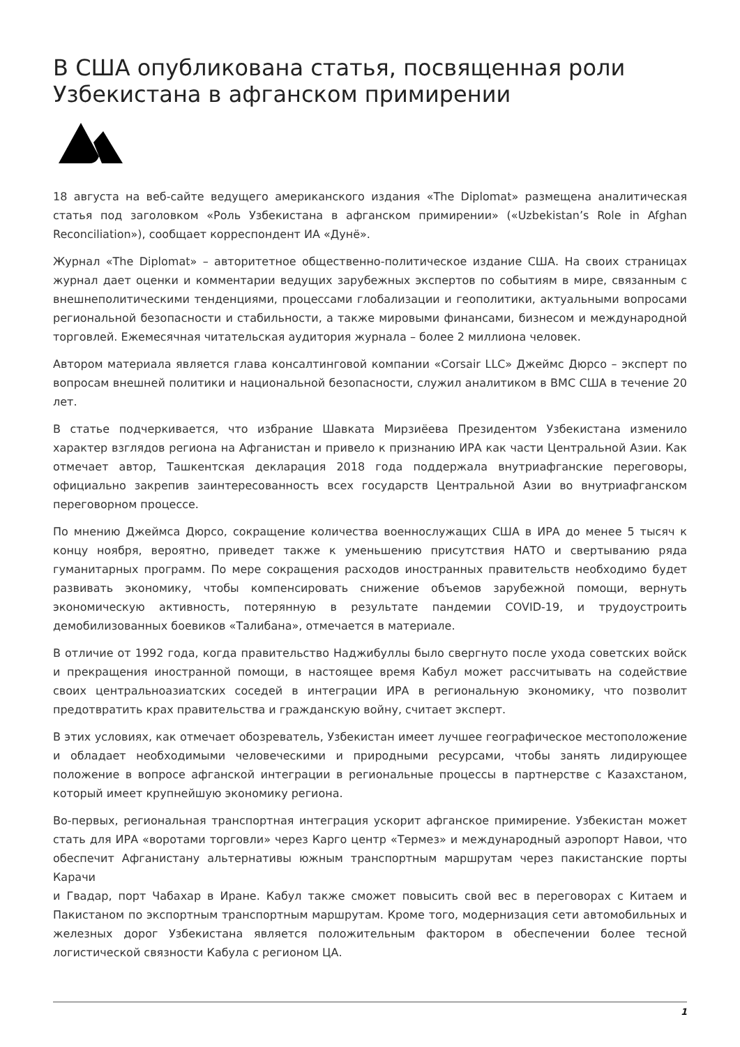В США опубликована статья, посвященная роли Узбекистана в афганском примирении
18 августа на веб-сайте ведущего американского издания «The Diplomat» размещена аналитическая статья под заголовком «Роль Узбекистана в афганском примирении» («Uzbekistan’s Role in Afghan Reconciliation»), сообщает корреспондент ИА «Дунё».
Журнал «The Diplomat» – авторитетное общественно-политическое издание США. На своих страницах журнал дает оценки и комментарии ведущих зарубежных экспертов по событиям в мире, связанным с внешнеполитическими тенденциями, процессами глобализации и геополитики, актуальными вопросами региональной безопасности и стабильности, а также мировыми финансами, бизнесом и международной торговлей. Ежемесячная читательская аудитория журнала – более 2 миллиона человек.
Автором материала является глава консалтинговой компании «Corsair LLC» Джеймс Дюрсо – эксперт по вопросам внешней политики и национальной безопасности, служил аналитиком в ВМС США в течение 20 лет.
В статье подчеркивается, что избрание Шавката Мирзиёева Президентом Узбекистана изменило характер взглядов региона на Афганистан и привело к признанию ИРА как части Центральной Азии. Как отмечает автор, Ташкентская декларация 2018 года поддержала внутриафганские переговоры, официально закрепив заинтересованность всех государств Центральной Азии во внутриафганском переговорном процессе.
По мнению Джеймса Дюрсо, сокращение количества военнослужащих США в ИРА до менее 5 тысяч к концу ноября, вероятно, приведет также к уменьшению присутствия НАТО и свертыванию ряда гуманитарных программ. По мере сокращения расходов иностранных правительств необходимо будет развивать экономику, чтобы компенсировать снижение объемов зарубежной помощи, вернуть экономическую активность, потерянную в результате пандемии COVID-19, и трудоустроить демобилизованных боевиков «Талибана», отмечается в материале.
В отличие от 1992 года, когда правительство Наджибуллы было свергнуто после ухода советских войск и прекращения иностранной помощи, в настоящее время Кабул может рассчитывать на содействие своих центральноазиатских соседей в интеграции ИРА в региональную экономику, что позволит предотвратить крах правительства и гражданскую войну, считает эксперт.
В этих условиях, как отмечает обозреватель, Узбекистан имеет лучшее географическое местоположение и обладает необходимыми человеческими и природными ресурсами, чтобы занять лидирующее положение в вопросе афганской интеграции в региональные процессы в партнерстве с Казахстаном, который имеет крупнейшую экономику региона.
Во-первых, региональная транспортная интеграция ускорит афганское примирение. Узбекистан может стать для ИРА «воротами торговли» через Карго центр «Термез» и международный аэропорт Навои, что обеспечит Афганистану альтернативы южным транспортным маршрутам через пакистанские порты Карачи
и Гвадар, порт Чабахар в Иране. Кабул также сможет повысить свой вес в переговорах с Китаем и Пакистаном по экспортным транспортным маршрутам. Кроме того, модернизация сети автомобильных и железных дорог Узбекистана является положительным фактором в обеспечении более тесной логистической связности Кабула с регионом ЦА.
1